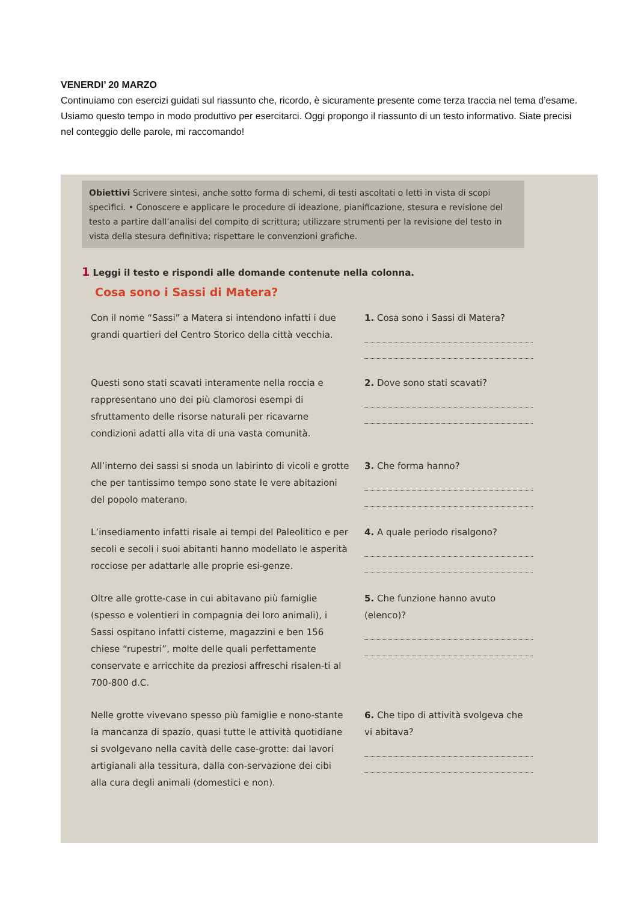VENERDI’ 20 MARZO
Continuiamo con esercizi guidati sul riassunto che, ricordo, è sicuramente presente come terza traccia nel tema d’esame. Usiamo questo tempo in modo produttivo per esercitarci. Oggi propongo il riassunto di un testo informativo. Siate precisi nel conteggio delle parole, mi raccomando!
Obiettivi Scrivere sintesi, anche sotto forma di schemi, di testi ascoltati o letti in vista di scopi specifici. • Conoscere e applicare le procedure di ideazione, pianificazione, stesura e revisione del testo a partire dall’analisi del compito di scrittura; utilizzare strumenti per la revisione del testo in vista della stesura definitiva; rispettare le convenzioni grafiche.
1 Leggi il testo e rispondi alle domande contenute nella colonna.
Cosa sono i Sassi di Matera?
Con il nome “Sassi” a Matera si intendono infatti i due grandi quartieri del Centro Storico della città vecchia.
1. Cosa sono i Sassi di Matera?
Questi sono stati scavati interamente nella roccia e rappresentano uno dei più clamorosi esempi di sfruttamento delle risorse naturali per ricavarne condizioni adatti alla vita di una vasta comunità.
2. Dove sono stati scavati?
All’interno dei sassi si snoda un labirinto di vicoli e grotte che per tantissimo tempo sono state le vere abitazioni del popolo materano.
3. Che forma hanno?
L’insediamento infatti risale ai tempi del Paleolitico e per secoli e secoli i suoi abitanti hanno modellato le asperità rocciose per adattarle alle proprie esi-genze.
4. A quale periodo risalgono?
Oltre alle grotte-case in cui abitavano più famiglie (spesso e volentieri in compagnia dei loro animali), i Sassi ospitano infatti cisterne, magazzini e ben 156 chiese “rupestri”, molte delle quali perfettamente conservate e arricchite da preziosi affreschi risalen-ti al 700-800 d.C.
5. Che funzione hanno avuto (elenco)?
Nelle grotte vivevano spesso più famiglie e nono-stante la mancanza di spazio, quasi tutte le attività quotidiane si svolgevano nella cavità delle case-grotte: dai lavori artigianali alla tessitura, dalla con-servazione dei cibi alla cura degli animali (domestici e non).
6. Che tipo di attività svolgeva che vi abitava?